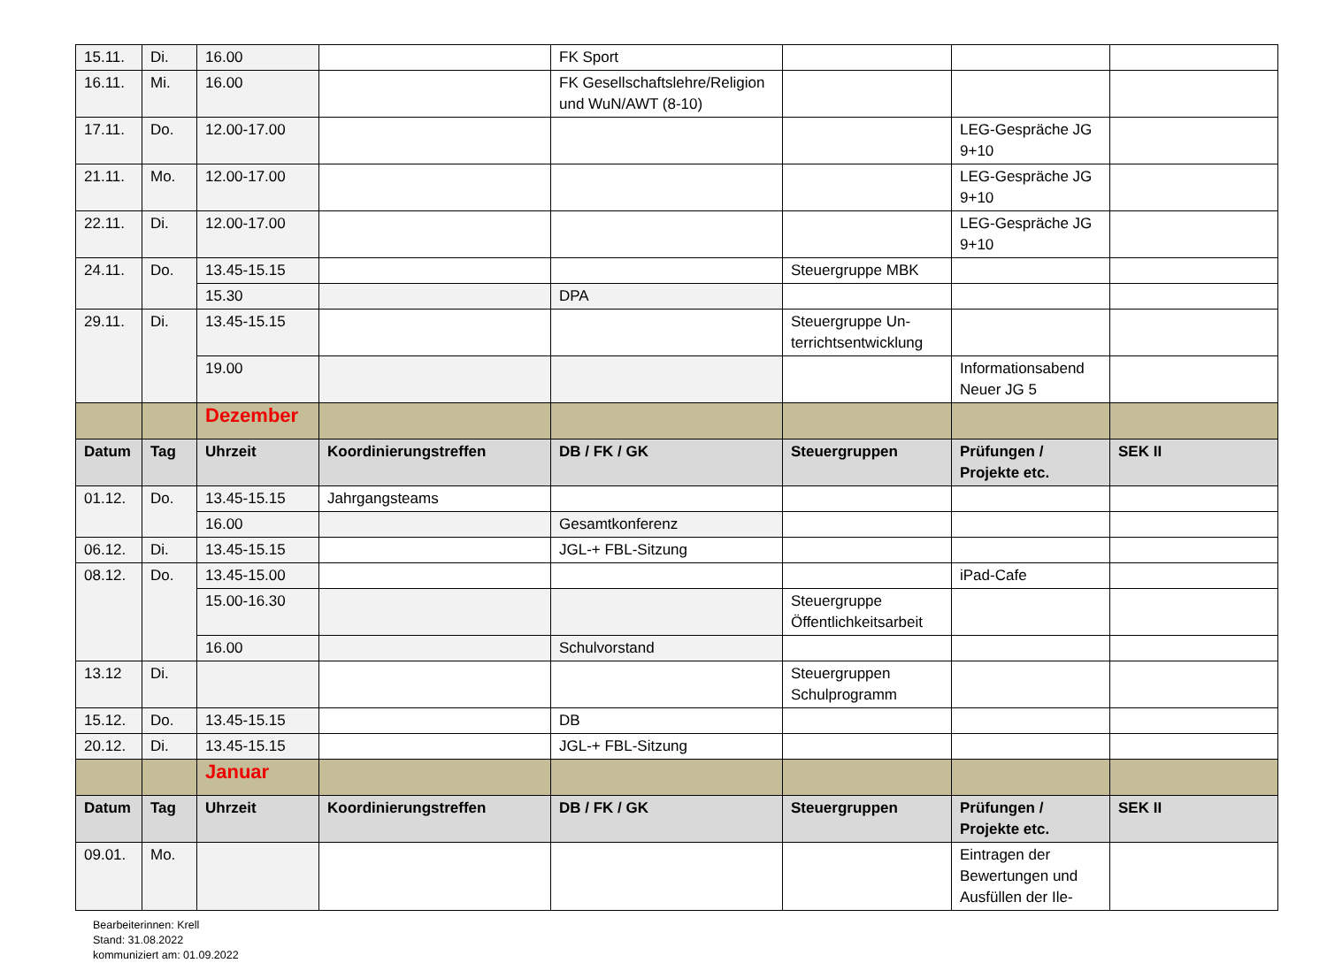| 15.11. | Di. | 16.00 | | FK Sport | | | |
| 16.11. | Mi. | 16.00 | | FK Gesellschaftslehre/Religion und WuN/AWT (8-10) | | | |
| 17.11. | Do. | 12.00-17.00 | | | | LEG-Gespräche JG 9+10 | |
| 21.11. | Mo. | 12.00-17.00 | | | | LEG-Gespräche JG 9+10 | |
| 22.11. | Di. | 12.00-17.00 | | | | LEG-Gespräche JG 9+10 | |
| 24.11. | Do. | 13.45-15.15 | | | Steuergruppe MBK | | |
| | | 15.30 | | DPA | | | |
| 29.11. | Di. | 13.45-15.15 | | | Steuergruppe Un-terrichtsentwicklung | | |
| | | 19.00 | | | | Informationsabend Neuer JG 5 | |
| | | Dezember | | | | | |
| Datum | Tag | Uhrzeit | Koordinierungstreffen | DB / FK / GK | Steuergruppen | Prüfungen / Projekte etc. | SEK II |
| 01.12. | Do. | 13.45-15.15 | Jahrgangsteams | | | | |
| | | 16.00 | | Gesamtkonferenz | | | |
| 06.12. | Di. | 13.45-15.15 | | JGL-+ FBL-Sitzung | | | |
| 08.12. | Do. | 13.45-15.00 | | | | iPad-Cafe | |
| | | 15.00-16.30 | | | Steuergruppe Öffentlichkeitsarbeit | | |
| | | 16.00 | | Schulvorstand | | | |
| 13.12 | Di. | | | | Steuergruppen Schulprogramm | | |
| 15.12. | Do. | 13.45-15.15 | | DB | | | |
| 20.12. | Di. | 13.45-15.15 | | JGL-+ FBL-Sitzung | | | |
| | | Januar | | | | | |
| Datum | Tag | Uhrzeit | Koordinierungstreffen | DB / FK / GK | Steuergruppen | Prüfungen / Projekte etc. | SEK II |
| 09.01. | Mo. | | | | | Eintragen der Bewertungen und Ausfüllen der Ile- | |
Bearbeiterinnen: Krell
Stand: 31.08.2022
kommuniziert am: 01.09.2022